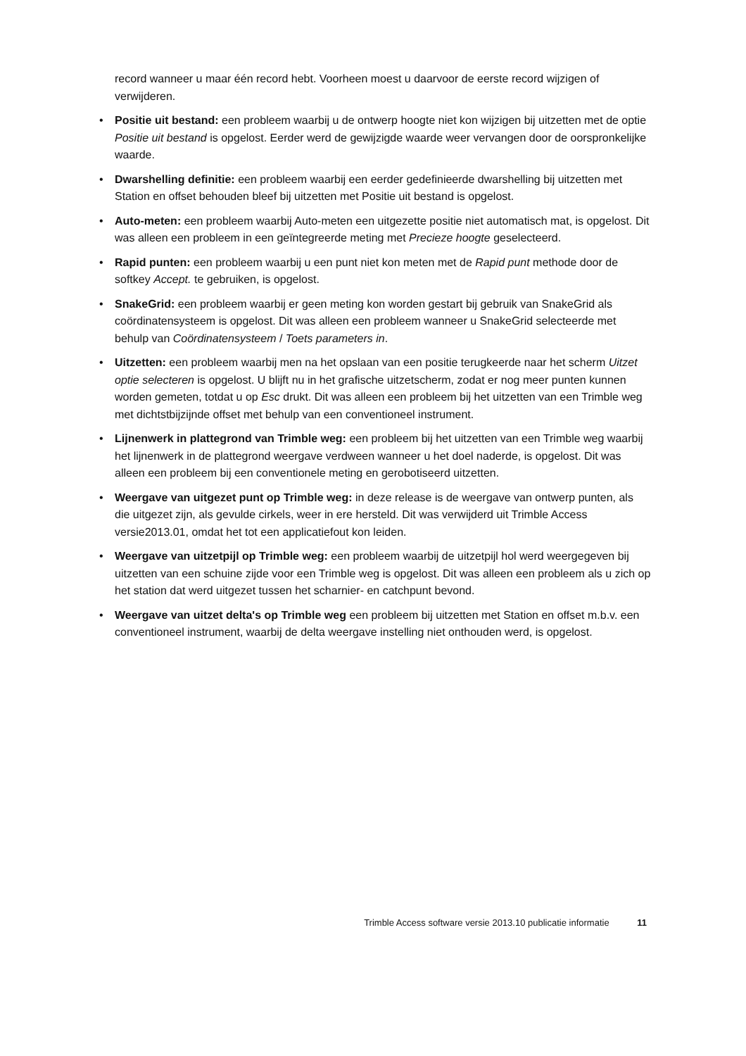record wanneer u maar één record hebt. Voorheen moest u daarvoor de eerste record wijzigen of verwijderen.
• Positie uit bestand: een probleem waarbij u de ontwerp hoogte niet kon wijzigen bij uitzetten met de optie Positie uit bestand is opgelost. Eerder werd de gewijzigde waarde weer vervangen door de oorspronkelijke waarde.
• Dwarshelling definitie: een probleem waarbij een eerder gedefinieerde dwarshelling bij uitzetten met Station en offset behouden bleef bij uitzetten met Positie uit bestand is opgelost.
• Auto-meten: een probleem waarbij Auto-meten een uitgezette positie niet automatisch mat, is opgelost. Dit was alleen een probleem in een geïntegreerde meting met Precieze hoogte geselecteerd.
• Rapid punten: een probleem waarbij u een punt niet kon meten met de Rapid punt methode door de softkey Accept. te gebruiken, is opgelost.
• SnakeGrid: een probleem waarbij er geen meting kon worden gestart bij gebruik van SnakeGrid als coördinatensysteem is opgelost. Dit was alleen een probleem wanneer u SnakeGrid selecteerde met behulp van Coördinatensysteem / Toets parameters in.
• Uitzetten: een probleem waarbij men na het opslaan van een positie terugkeerde naar het scherm Uitzet optie selecteren is opgelost. U blijft nu in het grafische uitzetscherm, zodat er nog meer punten kunnen worden gemeten, totdat u op Esc drukt. Dit was alleen een probleem bij het uitzetten van een Trimble weg met dichtstbijzijnde offset met behulp van een conventioneel instrument.
• Lijnenwerk in plattegrond van Trimble weg: een probleem bij het uitzetten van een Trimble weg waarbij het lijnenwerk in de plattegrond weergave verdween wanneer u het doel naderde, is opgelost. Dit was alleen een probleem bij een conventionele meting en gerobotiseerd uitzetten.
• Weergave van uitgezet punt op Trimble weg: in deze release is de weergave van ontwerp punten, als die uitgezet zijn, als gevulde cirkels, weer in ere hersteld. Dit was verwijderd uit Trimble Access versie2013.01, omdat het tot een applicatiefout kon leiden.
• Weergave van uitzetpijl op Trimble weg: een probleem waarbij de uitzetpijl hol werd weergegeven bij uitzetten van een schuine zijde voor een Trimble weg is opgelost. Dit was alleen een probleem als u zich op het station dat werd uitgezet tussen het scharnier- en catchpunt bevond.
• Weergave van uitzet delta's op Trimble weg een probleem bij uitzetten met Station en offset m.b.v. een conventioneel instrument, waarbij de delta weergave instelling niet onthouden werd, is opgelost.
Trimble Access software versie 2013.10 publicatie informatie 11